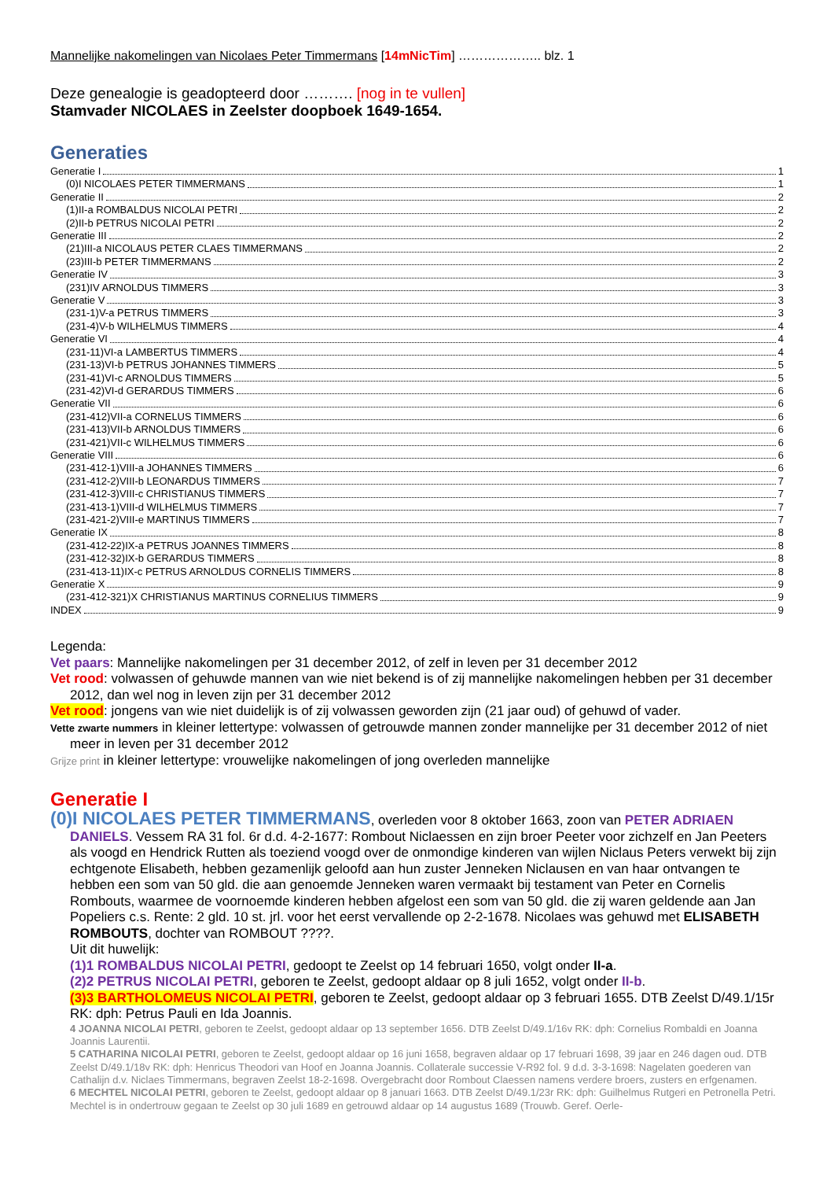Mannelijke nakomelingen van Nicolaes Peter Timmermans [14mNicTim] ……………….. blz. 1
Deze genealogie is geadopteerd door ………. [nog in te vullen]
Stamvader NICOLAES in Zeelster doopboek 1649-1654.
Generaties
Generatie I 1
(0)I NICOLAES PETER TIMMERMANS 1
Generatie II 2
(1)II-a ROMBALDUS NICOLAI PETRI 2
(2)II-b PETRUS NICOLAI PETRI 2
Generatie III 2
(21)III-a NICOLAUS PETER CLAES TIMMERMANS 2
(23)III-b PETER TIMMERMANS 2
Generatie IV 3
(231)IV ARNOLDUS TIMMERS 3
Generatie V 3
(231-1)V-a PETRUS TIMMERS 3
(231-4)V-b WILHELMUS TIMMERS 4
Generatie VI 4
(231-11)VI-a LAMBERTUS TIMMERS 4
(231-13)VI-b PETRUS JOHANNES TIMMERS 5
(231-41)VI-c ARNOLDUS TIMMERS 5
(231-42)VI-d GERARDUS TIMMERS 6
Generatie VII 6
(231-412)VII-a CORNELUS TIMMERS 6
(231-413)VII-b ARNOLDUS TIMMERS 6
(231-421)VII-c WILHELMUS TIMMERS 6
Generatie VIII 6
(231-412-1)VIII-a JOHANNES TIMMERS 6
(231-412-2)VIII-b LEONARDUS TIMMERS 7
(231-412-3)VIII-c CHRISTIANUS TIMMERS 7
(231-413-1)VIII-d WILHELMUS TIMMERS 7
(231-421-2)VIII-e MARTINUS TIMMERS 7
Generatie IX 8
(231-412-22)IX-a PETRUS JOANNES TIMMERS 8
(231-412-32)IX-b GERARDUS TIMMERS 8
(231-413-11)IX-c PETRUS ARNOLDUS CORNELIS TIMMERS 8
Generatie X 9
(231-412-321)X CHRISTIANUS MARTINUS CORNELIUS TIMMERS 9
INDEX 9
Legenda:
Vet paars: Mannelijke nakomelingen per 31 december 2012, of zelf in leven per 31 december 2012
Vet rood: volwassen of gehuwde mannen van wie niet bekend is of zij mannelijke nakomelingen hebben per 31 december 2012, dan wel nog in leven zijn per 31 december 2012
Vet rood: jongens van wie niet duidelijk is of zij volwassen geworden zijn (21 jaar oud) of gehuwd of vader.
Vette zwarte nummers in kleiner lettertype: volwassen of getrouwde mannen zonder mannelijke per 31 december 2012 of niet meer in leven per 31 december 2012
Grijze print in kleiner lettertype: vrouwelijke nakomelingen of jong overleden mannelijke
Generatie I
(0)I NICOLAES PETER TIMMERMANS, overleden voor 8 oktober 1663, zoon van PETER ADRIAEN DANIELS. Vessem RA 31 fol. 6r d.d. 4-2-1677: Rombout Niclaessen en zijn broer Peeter voor zichzelf en Jan Peeters als voogd en Hendrick Rutten als toeziend voogd over de onmondige kinderen van wijlen Niclaus Peters verwekt bij zijn echtgenote Elisabeth, hebben gezamenlijk geloofd aan hun zuster Jenneken Niclausen en van haar ontvangen te hebben een som van 50 gld. die aan genoemde Jenneken waren vermaakt bij testament van Peter en Cornelis Rombouts, waarmee de voornoemde kinderen hebben afgelost een som van 50 gld. die zij waren geldende aan Jan Popeliers c.s. Rente: 2 gld. 10 st. jrl. voor het eerst vervallende op 2-2-1678. Nicolaes was gehuwd met ELISABETH ROMBOUTS, dochter van ROMBOUT ????.
Uit dit huwelijk:
(1)1 ROMBALDUS NICOLAI PETRI, gedoopt te Zeelst op 14 februari 1650, volgt onder II-a.
(2)2 PETRUS NICOLAI PETRI, geboren te Zeelst, gedoopt aldaar op 8 juli 1652, volgt onder II-b.
(3)3 BARTHOLOMEUS NICOLAI PETRI, geboren te Zeelst, gedoopt aldaar op 3 februari 1655. DTB Zeelst D/49.1/15r RK: dph: Petrus Pauli en Ida Joannis.
4 JOANNA NICOLAI PETRI, geboren te Zeelst, gedoopt aldaar op 13 september 1656. DTB Zeelst D/49.1/16v RK: dph: Cornelius Rombaldi en Joanna Joannis Laurentii.
5 CATHARINA NICOLAI PETRI, geboren te Zeelst, gedoopt aldaar op 16 juni 1658, begraven aldaar op 17 februari 1698, 39 jaar en 246 dagen oud. DTB Zeelst D/49.1/18v RK: dph: Henricus Theodori van Hoof en Joanna Joannis. Collaterale successie V-R92 fol. 9 d.d. 3-3-1698: Nagelaten goederen van Cathalijn d.v. Niclaes Timmermans, begraven Zeelst 18-2-1698. Overgebracht door Rombout Claessen namens verdere broers, zusters en erfgenamen.
6 MECHTEL NICOLAI PETRI, geboren te Zeelst, gedoopt aldaar op 8 januari 1663. DTB Zeelst D/49.1/23r RK: dph: Guilhelmus Rutgeri en Petronella Petri. Mechtel is in ondertrouw gegaan te Zeelst op 30 juli 1689 en getrouwd aldaar op 14 augustus 1689 (Trouwb. Geref. Oerle-